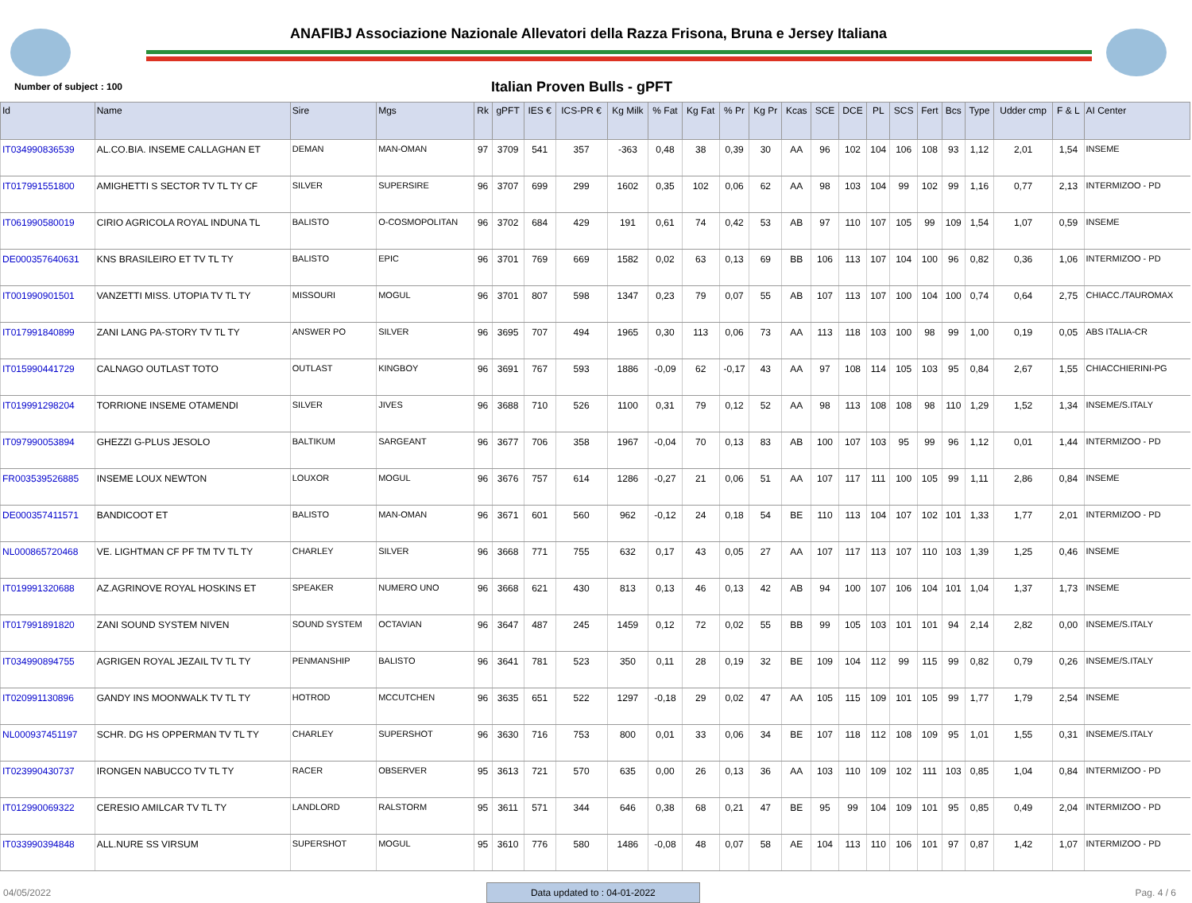ANAFIBJ Associazione Nazionale Allevatori della Razza Frisona, Bruna e Jersey Italiana
Number of subject : 100
Italian Proven Bulls - gPFT
| Id | Name | Sire | Mgs | Rk | gPFT | IES € | ICS-PR € | Kg Milk | % Fat | Kg Fat | % Pr | Kg Pr | Kcas | SCE | DCE | PL | SCS | Fert | Bcs | Type | Udder cmp | F & L | AI Center |
| --- | --- | --- | --- | --- | --- | --- | --- | --- | --- | --- | --- | --- | --- | --- | --- | --- | --- | --- | --- | --- | --- | --- | --- |
| IT034990836539 | AL.CO.BIA. INSEME CALLAGHAN ET | DEMAN | MAN-OMAN | 97 | 3709 | 541 | 357 | -363 | 0,48 | 38 | 0,39 | 30 | AA | 96 | 102 | 104 | 106 | 108 | 93 | 1,12 | 2,01 | 1,54 | INSEME |
| IT017991551800 | AMIGHETTI S SECTOR TV TL TY CF | SILVER | SUPERSIRE | 96 | 3707 | 699 | 299 | 1602 | 0,35 | 102 | 0,06 | 62 | AA | 98 | 103 | 104 | 99 | 102 | 99 | 1,16 | 0,77 | 2,13 | INTERMIZOO - PD |
| IT061990580019 | CIRIO AGRICOLA ROYAL INDUNA TL | BALISTO | O-COSMOPOLITAN | 96 | 3702 | 684 | 429 | 191 | 0,61 | 74 | 0,42 | 53 | AB | 97 | 110 | 107 | 105 | 99 | 109 | 1,54 | 1,07 | 0,59 | INSEME |
| DE000357640631 | KNS BRASILEIRO ET TV TL TY | BALISTO | EPIC | 96 | 3701 | 769 | 669 | 1582 | 0,02 | 63 | 0,13 | 69 | BB | 106 | 113 | 107 | 104 | 100 | 96 | 0,82 | 0,36 | 1,06 | INTERMIZOO - PD |
| IT001990901501 | VANZETTI MISS. UTOPIA TV TL TY | MISSOURI | MOGUL | 96 | 3701 | 807 | 598 | 1347 | 0,23 | 79 | 0,07 | 55 | AB | 107 | 113 | 107 | 100 | 104 | 100 | 0,74 | 0,64 | 2,75 | CHIACC./TAUROMAX |
| IT017991840899 | ZANI LANG PA-STORY TV TL TY | ANSWER PO | SILVER | 96 | 3695 | 707 | 494 | 1965 | 0,30 | 113 | 0,06 | 73 | AA | 113 | 118 | 103 | 100 | 98 | 99 | 1,00 | 0,19 | 0,05 | ABS ITALIA-CR |
| IT015990441729 | CALNAGO OUTLAST TOTO | OUTLAST | KINGBOY | 96 | 3691 | 767 | 593 | 1886 | -0,09 | 62 | -0,17 | 43 | AA | 97 | 108 | 114 | 105 | 103 | 95 | 0,84 | 2,67 | 1,55 | CHIACCHIERINI-PG |
| IT019991298204 | TORRIONE INSEME OTAMENDI | SILVER | JIVES | 96 | 3688 | 710 | 526 | 1100 | 0,31 | 79 | 0,12 | 52 | AA | 98 | 113 | 108 | 108 | 98 | 110 | 1,29 | 1,52 | 1,34 | INSEME/S.ITALY |
| IT097990053894 | GHEZZI G-PLUS JESOLO | BALTIKUM | SARGEANT | 96 | 3677 | 706 | 358 | 1967 | -0,04 | 70 | 0,13 | 83 | AB | 100 | 107 | 103 | 95 | 99 | 96 | 1,12 | 0,01 | 1,44 | INTERMIZOO - PD |
| FR003539526885 | INSEME LOUX NEWTON | LOUXOR | MOGUL | 96 | 3676 | 757 | 614 | 1286 | -0,27 | 21 | 0,06 | 51 | AA | 107 | 117 | 111 | 100 | 105 | 99 | 1,11 | 2,86 | 0,84 | INSEME |
| DE000357411571 | BANDICOOT ET | BALISTO | MAN-OMAN | 96 | 3671 | 601 | 560 | 962 | -0,12 | 24 | 0,18 | 54 | BE | 110 | 113 | 104 | 107 | 102 | 101 | 1,33 | 1,77 | 2,01 | INTERMIZOO - PD |
| NL000865720468 | VE. LIGHTMAN CF PF TM TV TL TY | CHARLEY | SILVER | 96 | 3668 | 771 | 755 | 632 | 0,17 | 43 | 0,05 | 27 | AA | 107 | 117 | 113 | 107 | 110 | 103 | 1,39 | 1,25 | 0,46 | INSEME |
| IT019991320688 | AZ.AGRINOVE ROYAL HOSKINS ET | SPEAKER | NUMERO UNO | 96 | 3668 | 621 | 430 | 813 | 0,13 | 46 | 0,13 | 42 | AB | 94 | 100 | 107 | 106 | 104 | 101 | 1,04 | 1,37 | 1,73 | INSEME |
| IT017991891820 | ZANI SOUND SYSTEM NIVEN | SOUND SYSTEM | OCTAVIAN | 96 | 3647 | 487 | 245 | 1459 | 0,12 | 72 | 0,02 | 55 | BB | 99 | 105 | 103 | 101 | 101 | 94 | 2,14 | 2,82 | 0,00 | INSEME/S.ITALY |
| IT034990894755 | AGRIGEN ROYAL JEZAIL TV TL TY | PENMANSHIP | BALISTO | 96 | 3641 | 781 | 523 | 350 | 0,11 | 28 | 0,19 | 32 | BE | 109 | 104 | 112 | 99 | 115 | 99 | 0,82 | 0,79 | 0,26 | INSEME/S.ITALY |
| IT020991130896 | GANDY INS MOONWALK TV TL TY | HOTROD | MCCUTCHEN | 96 | 3635 | 651 | 522 | 1297 | -0,18 | 29 | 0,02 | 47 | AA | 105 | 115 | 109 | 101 | 105 | 99 | 1,77 | 1,79 | 2,54 | INSEME |
| NL000937451197 | SCHR. DG HS OPPERMAN TV TL TY | CHARLEY | SUPERSHOT | 96 | 3630 | 716 | 753 | 800 | 0,01 | 33 | 0,06 | 34 | BE | 107 | 118 | 112 | 108 | 109 | 95 | 1,01 | 1,55 | 0,31 | INSEME/S.ITALY |
| IT023990430737 | IRONGEN NABUCCO TV TL TY | RACER | OBSERVER | 95 | 3613 | 721 | 570 | 635 | 0,00 | 26 | 0,13 | 36 | AA | 103 | 110 | 109 | 102 | 111 | 103 | 0,85 | 1,04 | 0,84 | INTERMIZOO - PD |
| IT012990069322 | CERESIO AMILCAR TV TL TY | LANDLORD | RALSTORM | 95 | 3611 | 571 | 344 | 646 | 0,38 | 68 | 0,21 | 47 | BE | 95 | 99 | 104 | 109 | 101 | 95 | 0,85 | 0,49 | 2,04 | INTERMIZOO - PD |
| IT033990394848 | ALL.NURE SS VIRSUM | SUPERSHOT | MOGUL | 95 | 3610 | 776 | 580 | 1486 | -0,08 | 48 | 0,07 | 58 | AE | 104 | 113 | 110 | 106 | 101 | 97 | 0,87 | 1,42 | 1,07 | INTERMIZOO - PD |
04/05/2022 Data updated to : 04-01-2022 Pag. 4 / 6